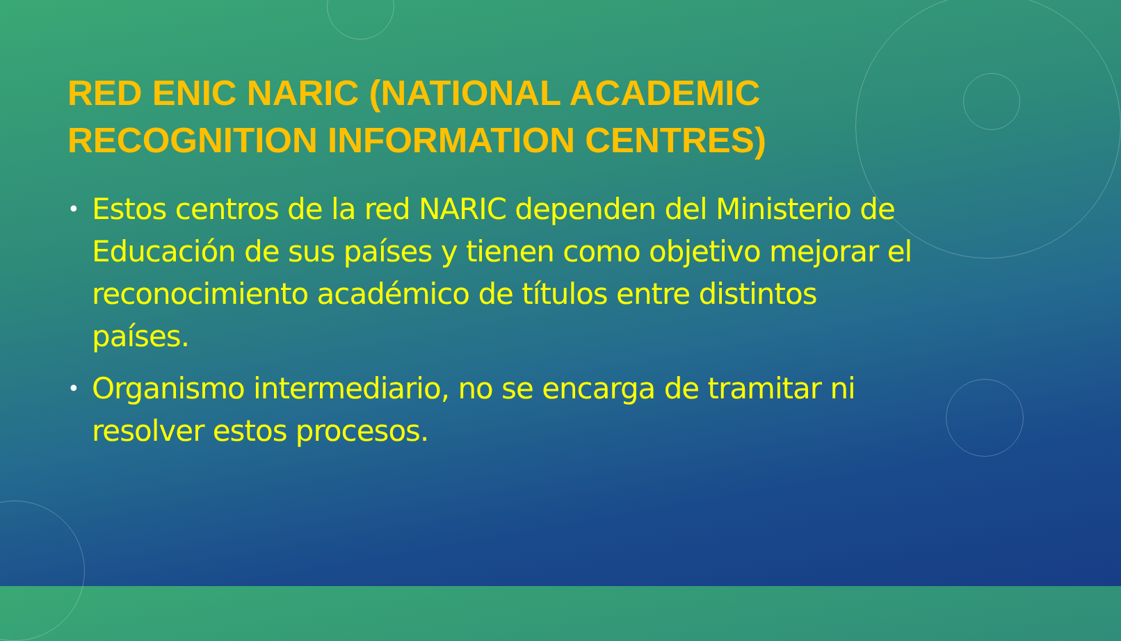RED ENIC NARIC (NATIONAL ACADEMIC RECOGNITION INFORMATION CENTRES)
• Estos centros de la red NARIC dependen del Ministerio de Educación de sus países y tienen como objetivo mejorar el reconocimiento académico de títulos entre distintos países.
• Organismo intermediario, no se encarga de tramitar ni resolver estos procesos.